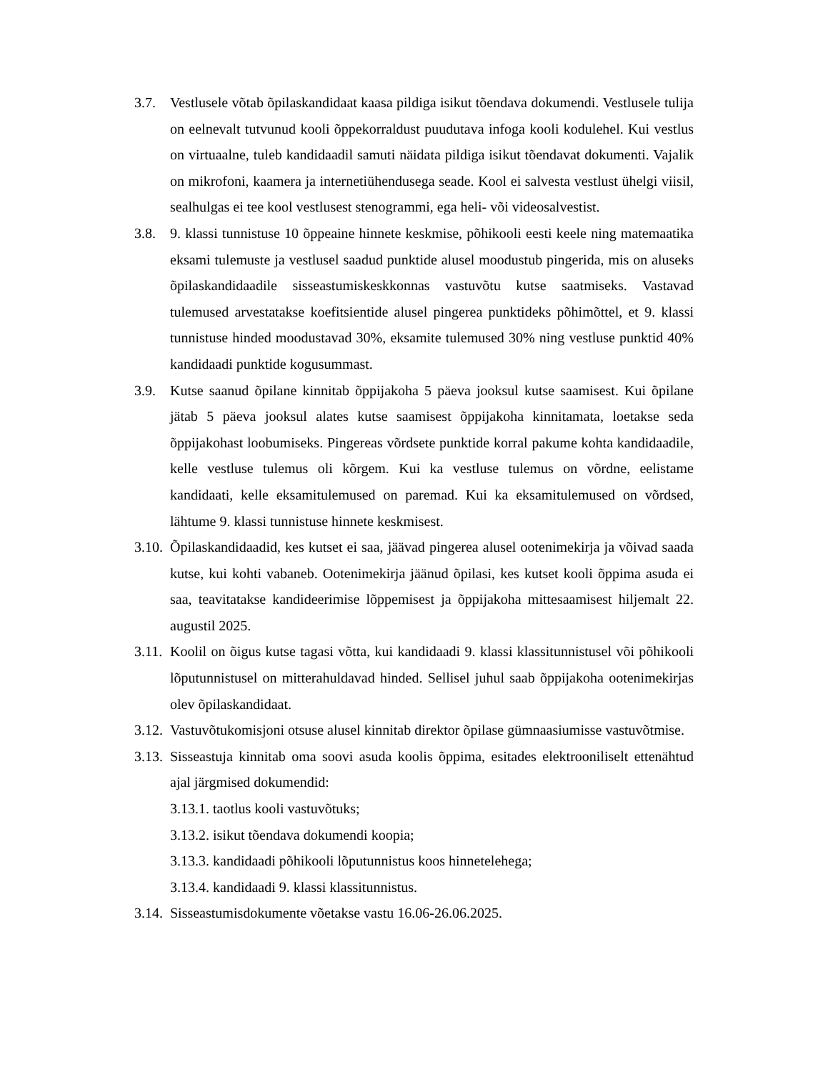3.7. Vestlusele võtab õpilaskandidaat kaasa pildiga isikut tõendava dokumendi. Vestlusele tulija on eelnevalt tutvunud kooli õppekorraldust puudutava infoga kooli kodulehel. Kui vestlus on virtuaalne, tuleb kandidaadil samuti näidata pildiga isikut tõendavat dokumenti. Vajalik on mikrofoni, kaamera ja internetiühendusega seade. Kool ei salvesta vestlust ühelgi viisil, sealhulgas ei tee kool vestlusest stenogrammi, ega heli- või videosalvestist.
3.8. 9. klassi tunnistuse 10 õppeaine hinnete keskmise, põhikooli eesti keele ning matemaatika eksami tulemuste ja vestlusel saadud punktide alusel moodustub pingerida, mis on aluseks õpilaskandidaadile sisseastumiskeskkonnas vastuvõtu kutse saatmiseks. Vastavad tulemused arvestatakse koefitsientide alusel pingerea punktideks põhimõttel, et 9. klassi tunnistuse hinded moodustavad 30%, eksamite tulemused 30% ning vestluse punktid 40% kandidaadi punktide kogusummast.
3.9. Kutse saanud õpilane kinnitab õppijakoha 5 päeva jooksul kutse saamisest. Kui õpilane jätab 5 päeva jooksul alates kutse saamisest õppijakoha kinnitamata, loetakse seda õppijakohast loobumiseks. Pingereas võrdsete punktide korral pakume kohta kandidaadile, kelle vestluse tulemus oli kõrgem. Kui ka vestluse tulemus on võrdne, eelistame kandidaati, kelle eksamitulemused on paremad. Kui ka eksamitulemused on võrdsed, lähtume 9. klassi tunnistuse hinnete keskmisest.
3.10.
Õpilaskandidaadid, kes kutset ei saa, jäävad pingerea alusel ootenimekirja ja võivad saada kutse, kui kohti vabaneb. Ootenimekirja jäänud õpilasi, kes kutset kooli õppima asuda ei saa, teavitatakse kandideerimise lõppemisest ja õppijakoha mittesaamisest hiljemalt 22. augustil 2025.
3.11.
Koolil on õigus kutse tagasi võtta, kui kandidaadi 9. klassi klassitunnistusel või põhikooli lõputunnistusel on mitterahuldavad hinded. Sellisel juhul saab õppijakoha ootenimekirjas olev õpilaskandidaat.
3.12.
Vastuvõtukomisjoni otsuse alusel kinnitab direktor õpilase gümnaasiumisse vastuvõtmise.
3.13.
Sisseastuja kinnitab oma soovi asuda koolis õppima, esitades elektrooniliselt ettenähtud ajal järgmised dokumendid:
3.13.1. taotlus kooli vastuvõtuks;
3.13.2. isikut tõendava dokumendi koopia;
3.13.3. kandidaadi põhikooli lõputunnistus koos hinnetelehega;
3.13.4. kandidaadi 9. klassi klassitunnistus.
3.14.
Sisseastumisdokumente võetakse vastu 16.06-26.06.2025.